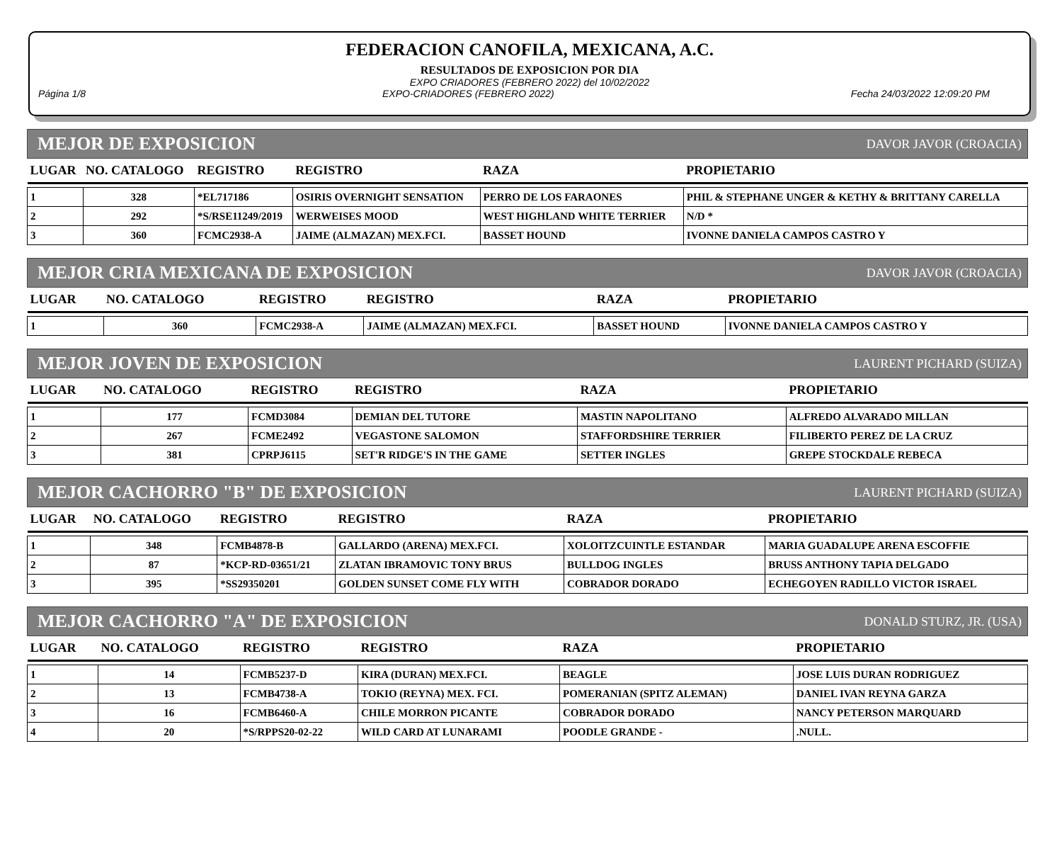FEDERACION CANOFILA, MEXICANA, A.C.
RESULTADOS DE EXPOSICION POR DIA
EXPO CRIADORES (FEBRERO 2022) del 10/02/2022
Página 1/8 EXPO-CRIADORES (FEBRERO 2022) Fecha 24/03/2022 12:09:20 PM
MEJOR DE EXPOSICION DAVOR JAVOR (CROACIA)
| LUGAR | NO. CATALOGO | REGISTRO | REGISTRO | RAZA | PROPIETARIO |
| --- | --- | --- | --- | --- | --- |
| 1 | 328 | *EL717186 | OSIRIS OVERNIGHT SENSATION | PERRO DE LOS FARAONES | PHIL & STEPHANE UNGER & KETHY & BRITTANY CARELLA |
| 2 | 292 | *S/RSE11249/2019 | WERWEISES MOOD | WEST HIGHLAND WHITE TERRIER | N/D * |
| 3 | 360 | FCMC2938-A | JAIME (ALMAZAN) MEX.FCI. | BASSET HOUND | IVONNE DANIELA CAMPOS CASTRO Y |
MEJOR CRIA MEXICANA DE EXPOSICION DAVOR JAVOR (CROACIA)
| LUGAR | NO. CATALOGO | REGISTRO | REGISTRO | RAZA | PROPIETARIO |
| --- | --- | --- | --- | --- | --- |
| 1 | 360 | FCMC2938-A | JAIME (ALMAZAN) MEX.FCI. | BASSET HOUND | IVONNE DANIELA CAMPOS CASTRO Y |
MEJOR JOVEN DE EXPOSICION LAURENT PICHARD (SUIZA)
| LUGAR | NO. CATALOGO | REGISTRO | REGISTRO | RAZA | PROPIETARIO |
| --- | --- | --- | --- | --- | --- |
| 1 | 177 | FCMD3084 | DEMIAN DEL TUTORE | MASTIN NAPOLITANO | ALFREDO ALVARADO MILLAN |
| 2 | 267 | FCME2492 | VEGASTONE SALOMON | STAFFORDSHIRE TERRIER | FILIBERTO PEREZ DE LA CRUZ |
| 3 | 381 | CPRPJ6115 | SET'R RIDGE'S IN THE GAME | SETTER INGLES | GREPE STOCKDALE REBECA |
MEJOR CACHORRO "B" DE EXPOSICION LAURENT PICHARD (SUIZA)
| LUGAR | NO. CATALOGO | REGISTRO | REGISTRO | RAZA | PROPIETARIO |
| --- | --- | --- | --- | --- | --- |
| 1 | 348 | FCMB4878-B | GALLARDO (ARENA) MEX.FCI. | XOLOITZCUINTLE ESTANDAR | MARIA GUADALUPE ARENA ESCOFFIE |
| 2 | 87 | *KCP-RD-03651/21 | ZLATAN IBRAMOVIC TONY BRUS | BULLDOG INGLES | BRUSS ANTHONY TAPIA DELGADO |
| 3 | 395 | *SS29350201 | GOLDEN SUNSET COME FLY WITH | COBRADOR DORADO | ECHEGOYEN RADILLO VICTOR ISRAEL |
MEJOR CACHORRO "A" DE EXPOSICION DONALD STURZ, JR. (USA)
| LUGAR | NO. CATALOGO | REGISTRO | REGISTRO | RAZA | PROPIETARIO |
| --- | --- | --- | --- | --- | --- |
| 1 | 14 | FCMB5237-D | KIRA (DURAN) MEX.FCI. | BEAGLE | JOSE LUIS DURAN RODRIGUEZ |
| 2 | 13 | FCMB4738-A | TOKIO (REYNA) MEX. FCI. | POMERANIAN (SPITZ ALEMAN) | DANIEL IVAN REYNA GARZA |
| 3 | 16 | FCMB6460-A | CHILE MORRON PICANTE | COBRADOR DORADO | NANCY PETERSON MARQUARD |
| 4 | 20 | *S/RPPS20-02-22 | WILD CARD AT LUNARAMI | POODLE GRANDE - | .NULL. |